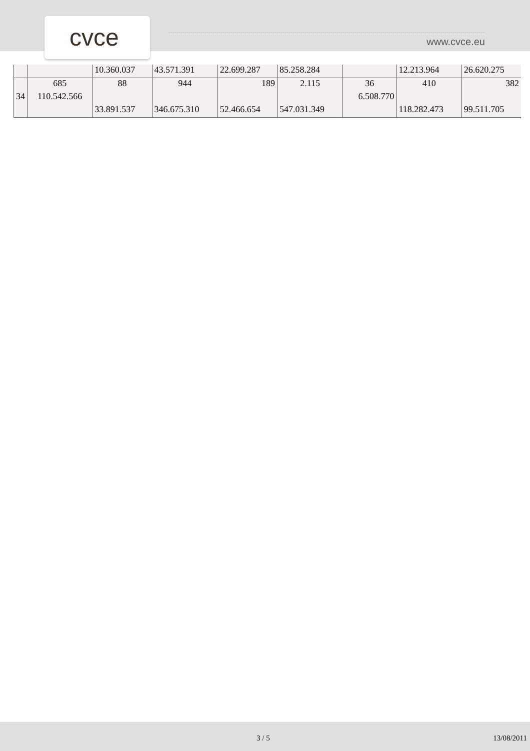cvce www.cvce.eu
| | | 10.360.037 | 43.571.391 | 22.699.287 | 85.258.284 | | 12.213.964 | 26.620.275 |
| | 685 | 88 | 944 | 189 | 2.115 | 36 | 410 | 382 |
| 34 | 110.542.566 | | | | | 6.508.770 | | |
| | | 33.891.537 | 346.675.310 | 52.466.654 | 547.031.349 | | 118.282.473 | 99.511.705 |
3 / 5 13/08/2011